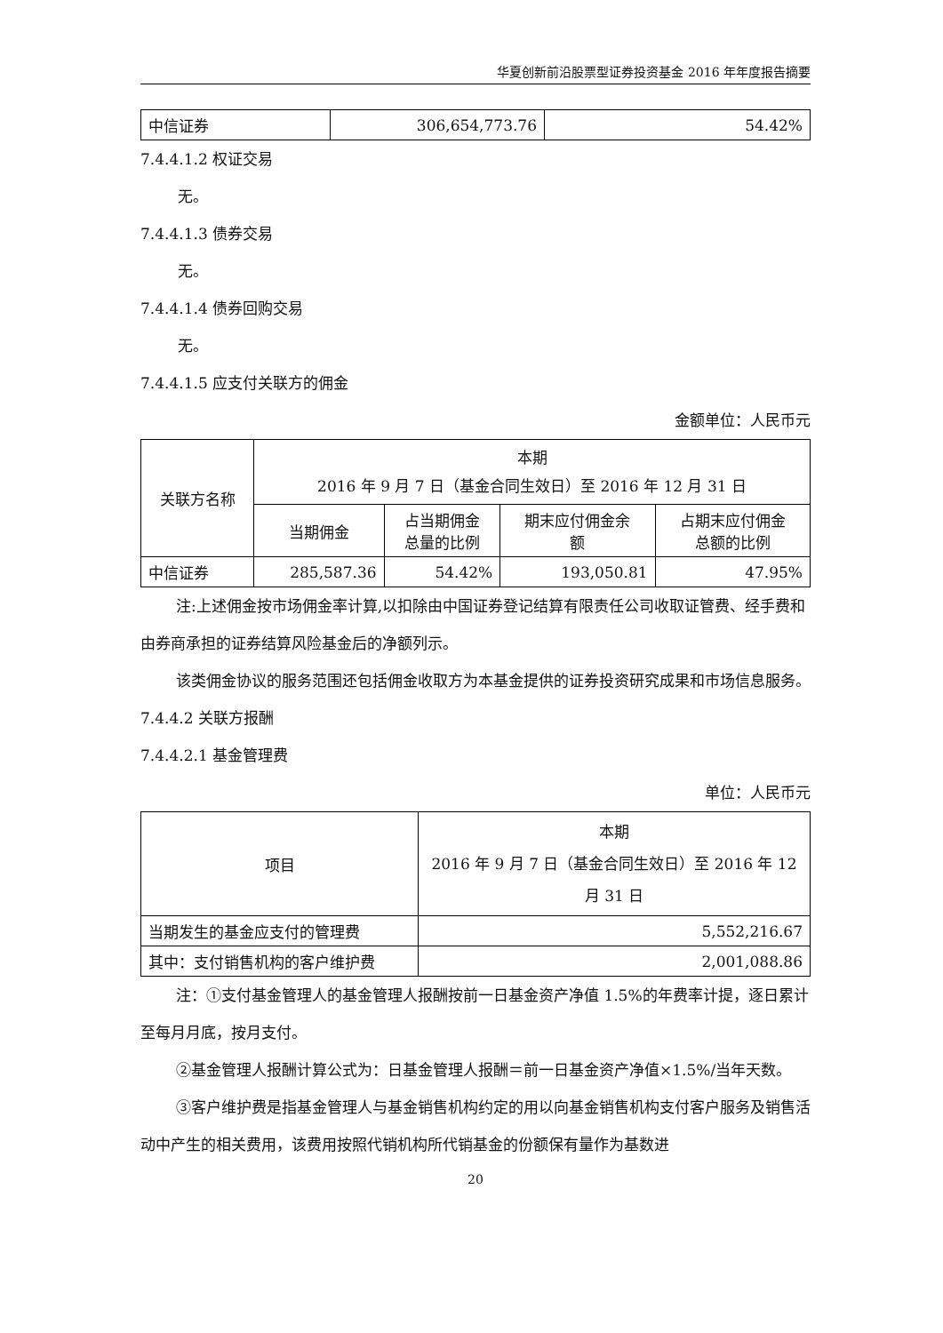华夏创新前沿股票型证券投资基金 2016 年年度报告摘要
| 中信证券 | 306,654,773.76 | 54.42% |
7.4.4.1.2 权证交易
无。
7.4.4.1.3 债券交易
无。
7.4.4.1.4 债券回购交易
无。
7.4.4.1.5 应支付关联方的佣金
金额单位：人民币元
| 关联方名称 | 本期 2016 年 9 月 7 日（基金合同生效日）至 2016 年 12 月 31 日 | | | |
| --- | --- | --- | --- | --- |
| | 当期佣金 | 占当期佣金 总量的比例 | 期末应付佣金余 额 | 占期末应付佣金 总额的比例 |
| 中信证券 | 285,587.36 | 54.42% | 193,050.81 | 47.95% |
注:上述佣金按市场佣金率计算,以扣除由中国证券登记结算有限责任公司收取证管费、经手费和由券商承担的证券结算风险基金后的净额列示。
该类佣金协议的服务范围还包括佣金收取方为本基金提供的证券投资研究成果和市场信息服务。
7.4.4.2 关联方报酬
7.4.4.2.1 基金管理费
单位：人民币元
| 项目 | 本期 2016 年 9 月 7 日（基金合同生效日）至 2016 年 12 月 31 日 |
| --- | --- |
| 当期发生的基金应支付的管理费 | 5,552,216.67 |
| 其中：支付销售机构的客户维护费 | 2,001,088.86 |
注：①支付基金管理人的基金管理人报酬按前一日基金资产净值 1.5%的年费率计提，逐日累计至每月月底，按月支付。
②基金管理人报酬计算公式为：日基金管理人报酬＝前一日基金资产净值×1.5%/当年天数。
③客户维护费是指基金管理人与基金销售机构约定的用以向基金销售机构支付客户服务及销售活动中产生的相关费用，该费用按照代销机构所代销基金的份额保有量作为基数进
20